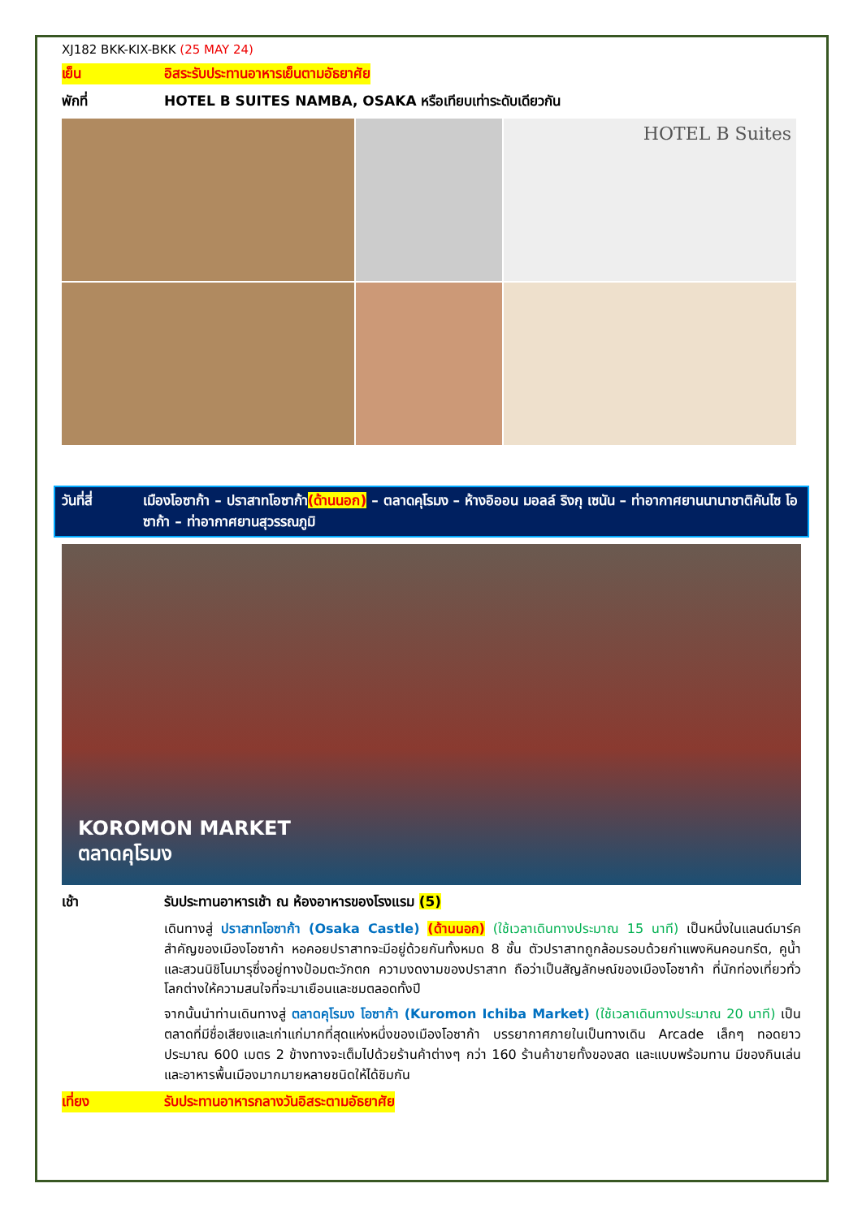XJ182 BKK-KIX-BKK (25 MAY 24)
เย็น อิสระรับประทานอาหารเย็นตามอัธยาศัย
พักที่ HOTEL B SUITES NAMBA, OSAKA หรือเทียบเท่าระดับเดียวกัน
HOTEL B Suites
วันที่สี่ เมืองโอซาก้า – ปราสาทโอซาก้า(ด้านนอก) – ตลาดคุโรมง – ห้างอิออน มอลล์ ริงกุ เซนัน – ท่าอากาศยานนานาชาติคันไซ โอซาก้า – ท่าอากาศยานสุวรรณภูมิ
KOROMON MARKET
ตลาดคุโรมง
เช้า รับประทานอาหารเช้า ณ ห้องอาหารของโรงแรม (5)
เดินทางสู่ ปราสาทโอซาก้า (Osaka Castle) (ด้านนอก) (ใช้เวลาเดินทางประมาณ 15 นาที) เป็นหนึ่งในแลนด์มาร์คสำคัญของเมืองโอซาก้า หอคอยปราสาทจะมีอยู่ด้วยกันทั้งหมด 8 ชั้น ตัวปราสาทถูกล้อมรอบด้วยกำแพงหินคอนกรีต, คูน้ำ และสวนนิชิโนมารุซึ่งอยู่ทางป้อมตะวักตก ความงดงามของปราสาท ถือว่าเป็นสัญลักษณ์ของเมืองโอซาก้า ที่นักท่องเที่ยวทั่วโลกต่างให้ความสนใจที่จะมาเยือนและชมตลอดทั้งปี
จากนั้นนำท่านเดินทางสู่ ตลาดคุโรมง โอซาก้า (Kuromon Ichiba Market) (ใช้เวลาเดินทางประมาณ 20 นาที) เป็นตลาดที่มีชื่อเสียงและเก่าแก่มากที่สุดแห่งหนึ่งของเมืองโอซาก้า บรรยากาศภายในเป็นทางเดิน Arcade เล็กๆ ทอดยาวประมาณ 600 เมตร 2 ข้างทางจะเต็มไปด้วยร้านค้าต่างๆ กว่า 160 ร้านค้าขายทั้งของสด และแบบพร้อมทาน มีของกินเล่นและอาหารพื้นเมืองมากมายหลายชนิดให้ได้ชิมกัน
เที่ยง รับประทานอาหารกลางวันอิสระตามอัธยาศัย